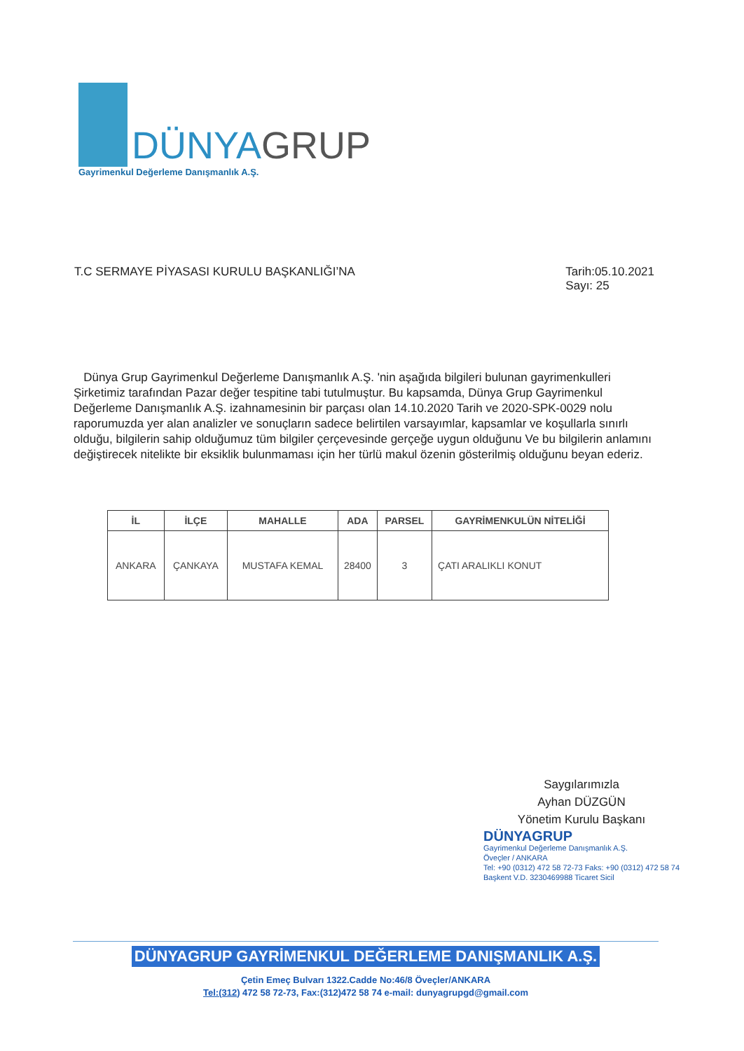DÜNYAGRUP
Gayrimenkul Değerleme Danışmanlık A.Ş.
T.C SERMAYE PİYASASI KURULU BAŞKANLIĞI’NA
Tarih:05.10.2021
Sayı: 25
Dünya Grup Gayrimenkul Değerleme Danışmanlık A.Ş. 'nin aşağıda bilgileri bulunan gayrimenkulleri Şirketimiz tarafından Pazar değer tespitine tabi tutulmuştur. Bu kapsamda, Dünya Grup Gayrimenkul Değerleme Danışmanlık A.Ş. izahnamesinin bir parçası olan 14.10.2020 Tarih ve 2020-SPK-0029 nolu raporumuzda yer alan analizler ve sonuçların sadece belirtilen varsayımlar, kapsamlar ve koşullarla sınırlı olduğu, bilgilerin sahip olduğumuz tüm bilgiler çerçevesinde gerçeğe uygun olduğunu Ve bu bilgilerin anlamını değiştirecek nitelikte bir eksiklik bulunmaması için her türlü makul özenin gösterilmiş olduğunu beyan ederiz.
| İL | İLÇE | MAHALLE | ADA | PARSEL | GAYRİMENKULÜN NİTELİĞİ |
| --- | --- | --- | --- | --- | --- |
| ANKARA | ÇANKAYA | MUSTAFA KEMAL | 28400 | 3 | ÇATI ARALIKLI KONUT |
Saygılarımızla
Ayhan DÜZGÜN
Yönetim Kurulu Başkanı
DÜNYAGRUP
Gayrimenkul Değerleme Danışmanlık A.Ş.
Öveçler / ANKARA
Tel: +90 (0312) 472 58 72-73 Faks: +90 (0312) 472 58 74
Başkent V.D. 3230469988 Ticaret Sicil
DÜNYAGRUP GAYRİMENKUL DEĞERLEME DANIŞMANLIK A.Ş.
Çetin Emeç Bulvarı 1322.Cadde No:46/8 Öveçler/ANKARA
Tel:(312) 472 58 72-73, Fax:(312)472 58 74 e-mail: dunyagrupgd@gmail.com